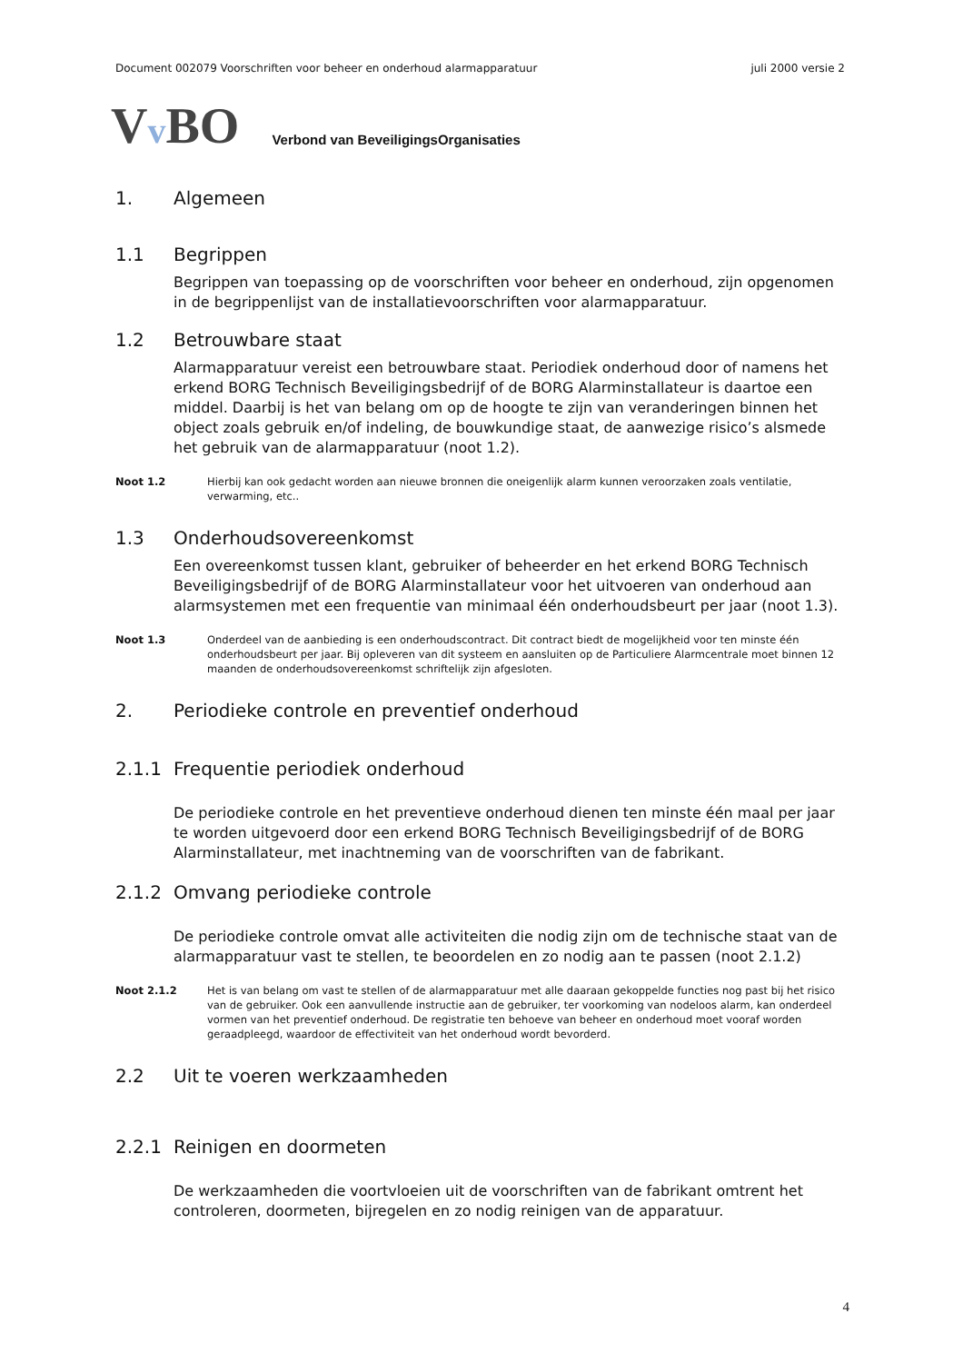Document 002079 Voorschriften voor beheer en onderhoud alarmapparatuur juli 2000 versie 2
Vv BO Verbond van BeveiligingsOrganisaties
1. Algemeen
1.1 Begrippen
Begrippen van toepassing op de voorschriften voor beheer en onderhoud, zijn opgenomen in de begrippenlijst van de installatievoorschriften voor alarmapparatuur.
1.2 Betrouwbare staat
Alarmapparatuur vereist een betrouwbare staat. Periodiek onderhoud door of namens het erkend BORG Technisch Beveiligingsbedrijf of de BORG Alarminstallateur is daartoe een middel. Daarbij is het van belang om op de hoogte te zijn van veranderingen binnen het object zoals gebruik en/of indeling, de bouwkundige staat, de aanwezige risico’s alsmede het gebruik van de alarmapparatuur (noot 1.2).
Noot 1.2 Hierbij kan ook gedacht worden aan nieuwe bronnen die oneigenlijk alarm kunnen veroorzaken zoals ventilatie, verwarming, etc..
1.3 Onderhoudsovereenkomst
Een overeenkomst tussen klant, gebruiker of beheerder en het erkend BORG Technisch Beveiligingsbedrijf of de BORG Alarminstallateur voor het uitvoeren van onderhoud aan alarmsystemen met een frequentie van minimaal één onderhoudsbeurt per jaar (noot 1.3).
Noot 1.3 Onderdeel van de aanbieding is een onderhoudscontract. Dit contract biedt de mogelijkheid voor ten minste één onderhoudsbeurt per jaar. Bij opleveren van dit systeem en aansluiten op de Particuliere Alarmcentrale moet binnen 12 maanden de onderhoudsovereenkomst schriftelijk zijn afgesloten.
2. Periodieke controle en preventief onderhoud
2.1.1 Frequentie periodiek onderhoud
De periodieke controle en het preventieve onderhoud dienen ten minste één maal per jaar te worden uitgevoerd door een erkend BORG Technisch Beveiligingsbedrijf of de BORG Alarminstallateur, met inachtneming van de voorschriften van de fabrikant.
2.1.2 Omvang periodieke controle
De periodieke controle omvat alle activiteiten die nodig zijn om de technische staat van de alarmapparatuur vast te stellen, te beoordelen en zo nodig aan te passen (noot 2.1.2)
Noot 2.1.2 Het is van belang om vast te stellen of de alarmapparatuur met alle daaraan gekoppelde functies nog past bij het risico van de gebruiker. Ook een aanvullende instructie aan de gebruiker, ter voorkoming van nodeloos alarm, kan onderdeel vormen van het preventief onderhoud. De registratie ten behoeve van beheer en onderhoud moet vooraf worden geraadpleegd, waardoor de effectiviteit van het onderhoud wordt bevorderd.
2.2 Uit te voeren werkzaamheden
2.2.1 Reinigen en doormeten
De werkzaamheden die voortvloeien uit de voorschriften van de fabrikant omtrent het controleren, doormeten, bijregelen en zo nodig reinigen van de apparatuur.
4